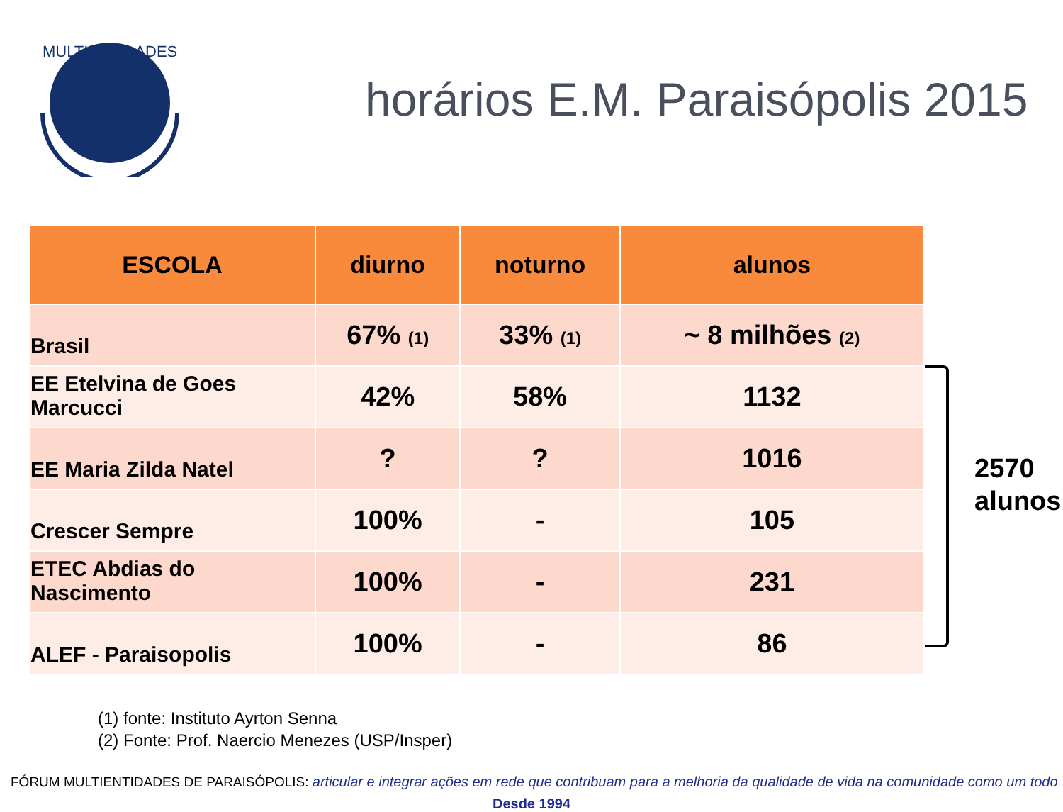MULTIENTIDADES
horários E.M. Paraisópolis 2015
| ESCOLA | diurno | noturno | alunos |
| --- | --- | --- | --- |
| Brasil | 67% (1) | 33% (1) | ~ 8 milhões (2) |
| EE Etelvina de Goes Marcucci | 42% | 58% | 1132 |
| EE Maria Zilda Natel | ? | ? | 1016 |
| Crescer Sempre | 100% | - | 105 |
| ETEC Abdias do Nascimento | 100% | - | 231 |
| ALEF - Paraisopolis | 100% | - | 86 |
2570
alunos
(1) fonte: Instituto Ayrton Senna
(2) Fonte: Prof. Naercio Menezes (USP/Insper)
FÓRUM MULTIENTIDADES DE PARAISÓPOLIS: articular e integrar ações em rede que contribuam para a melhoria da qualidade de vida na comunidade como um todo
Desde 1994